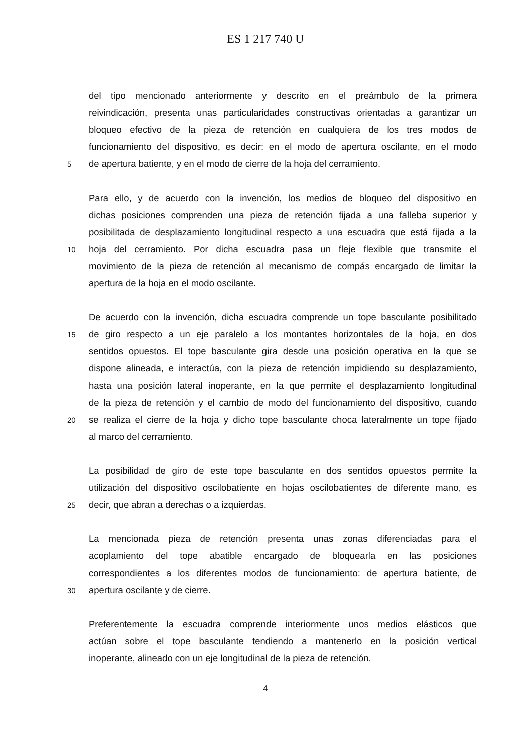ES 1 217 740 U
del tipo mencionado anteriormente y descrito en el preámbulo de la primera
reivindicación, presenta unas particularidades constructivas orientadas a garantizar un
bloqueo efectivo de la pieza de retención en cualquiera de los tres modos de
funcionamiento del dispositivo, es decir: en el modo de apertura oscilante, en el modo
5 de apertura batiente, y en el modo de cierre de la hoja del cerramiento.
Para ello, y de acuerdo con la invención, los medios de bloqueo del dispositivo en
dichas posiciones comprenden una pieza de retención fijada a una falleba superior y
posibilitada de desplazamiento longitudinal respecto a una escuadra que está fijada a la
10 hoja del cerramiento. Por dicha escuadra pasa un fleje flexible que transmite el
movimiento de la pieza de retención al mecanismo de compás encargado de limitar la
apertura de la hoja en el modo oscilante.
De acuerdo con la invención, dicha escuadra comprende un tope basculante posibilitado
15 de giro respecto a un eje paralelo a los montantes horizontales de la hoja, en dos
sentidos opuestos. El tope basculante gira desde una posición operativa en la que se
dispone alineada, e interactúa, con la pieza de retención impidiendo su desplazamiento,
hasta una posición lateral inoperante, en la que permite el desplazamiento longitudinal
de la pieza de retención y el cambio de modo del funcionamiento del dispositivo, cuando
20 se realiza el cierre de la hoja y dicho tope basculante choca lateralmente un tope fijado
al marco del cerramiento.
La posibilidad de giro de este tope basculante en dos sentidos opuestos permite la
utilización del dispositivo oscilobatiente en hojas oscilobatientes de diferente mano, es
25 decir, que abran a derechas o a izquierdas.
La mencionada pieza de retención presenta unas zonas diferenciadas para el
acoplamiento del tope abatible encargado de bloquearla en las posiciones
correspondientes a los diferentes modos de funcionamiento: de apertura batiente, de
30 apertura oscilante y de cierre.
Preferentemente la escuadra comprende interiormente unos medios elásticos que
actúan sobre el tope basculante tendiendo a mantenerlo en la posición vertical
inoperante, alineado con un eje longitudinal de la pieza de retención.
4